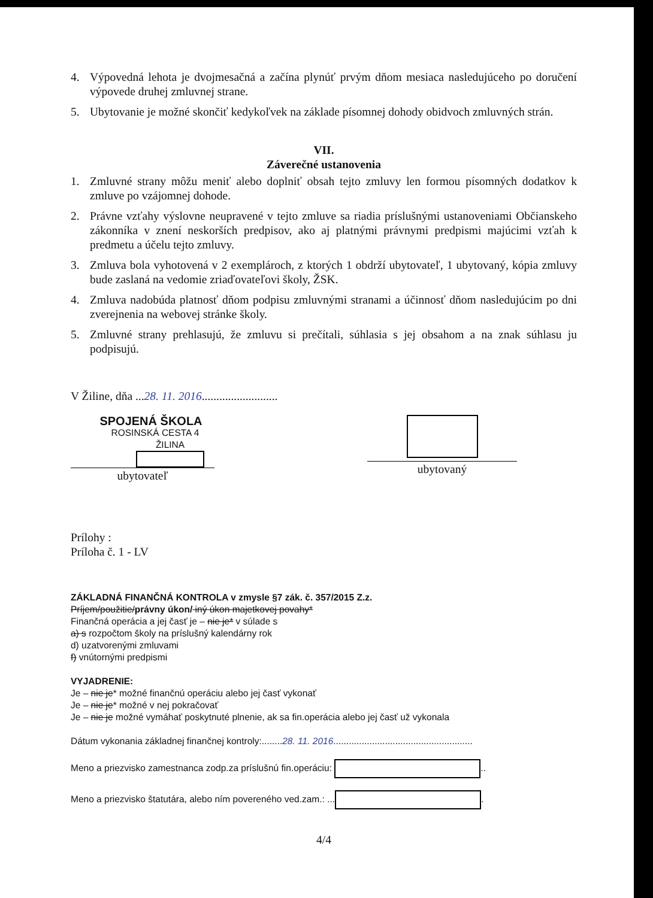4. Výpovedná lehota je dvojmesačná a začína plynúť prvým dňom mesiaca nasledujúceho po doručení výpovede druhej zmluvnej strane.
5. Ubytovanie je možné skončiť kedykoľvek na základe písomnej dohody obidvoch zmluvných strán.
VII.
Záverečné ustanovenia
1. Zmluvné strany môžu meniť alebo doplniť obsah tejto zmluvy len formou písomných dodatkov k zmluve po vzájomnej dohode.
2. Právne vzťahy výslovne neupravené v tejto zmluve sa riadia príslušnými ustanoveniami Občianskeho zákonníka v znení neskorších predpisov, ako aj platnými právnymi predpismi majúcimi vzťah k predmetu a účelu tejto zmluvy.
3. Zmluva bola vyhotovená v 2 exemplároch, z ktorých 1 obdrží ubytovateľ, 1 ubytovaný, kópia zmluvy bude zaslaná na vedomie zriaďovateľovi školy, ŽSK.
4. Zmluva nadobúda platnosť dňom podpisu zmluvnými stranami a účinnosť dňom nasledujúcim po dni zverejnenia na webovej stránke školy.
5. Zmluvné strany prehlasujú, že zmluvu si prečítali, súhlasia s jej obsahom a na znak súhlasu ju podpisujú.
V Žiline, dňa ...28. 11. 2016..........................
SPOJENÁ ŠKOLA
ROSINSKÁ CESTA 4
ŽILINA
ubytovateľ
ubytovaný
Prílohy :
Príloha č. 1 - LV
ZÁKLADNÁ FINANČNÁ KONTROLA v zmysle §7 zák. č. 357/2015 Z.z.
Príjem/použitie/právny úkon/ iný úkon majetkovej povahy*
Finančná operácia a jej časť je – nie je* v súlade s
a) s rozpočtom školy na príslušný kalendárny rok
d) uzatvorenými zmluvami
f) vnútornými predpismi
VYJADRENIE:
Je – nie je* možné finančnú operáciu alebo jej časť vykonať
Je – nie je* možné v nej pokračovať
Je – nie je možné vymáhať poskytnuté plnenie, ak sa fin.operácia alebo jej časť už vykonala
Dátum vykonania základnej finančnej kontroly:........28. 11. 2016......................................................
Meno a priezvisko zamestnanca zodp.za príslušnú fin.operáciu: ..
Meno a priezvisko štatutára, alebo ním povereného ved.zam.: ... .
4/4